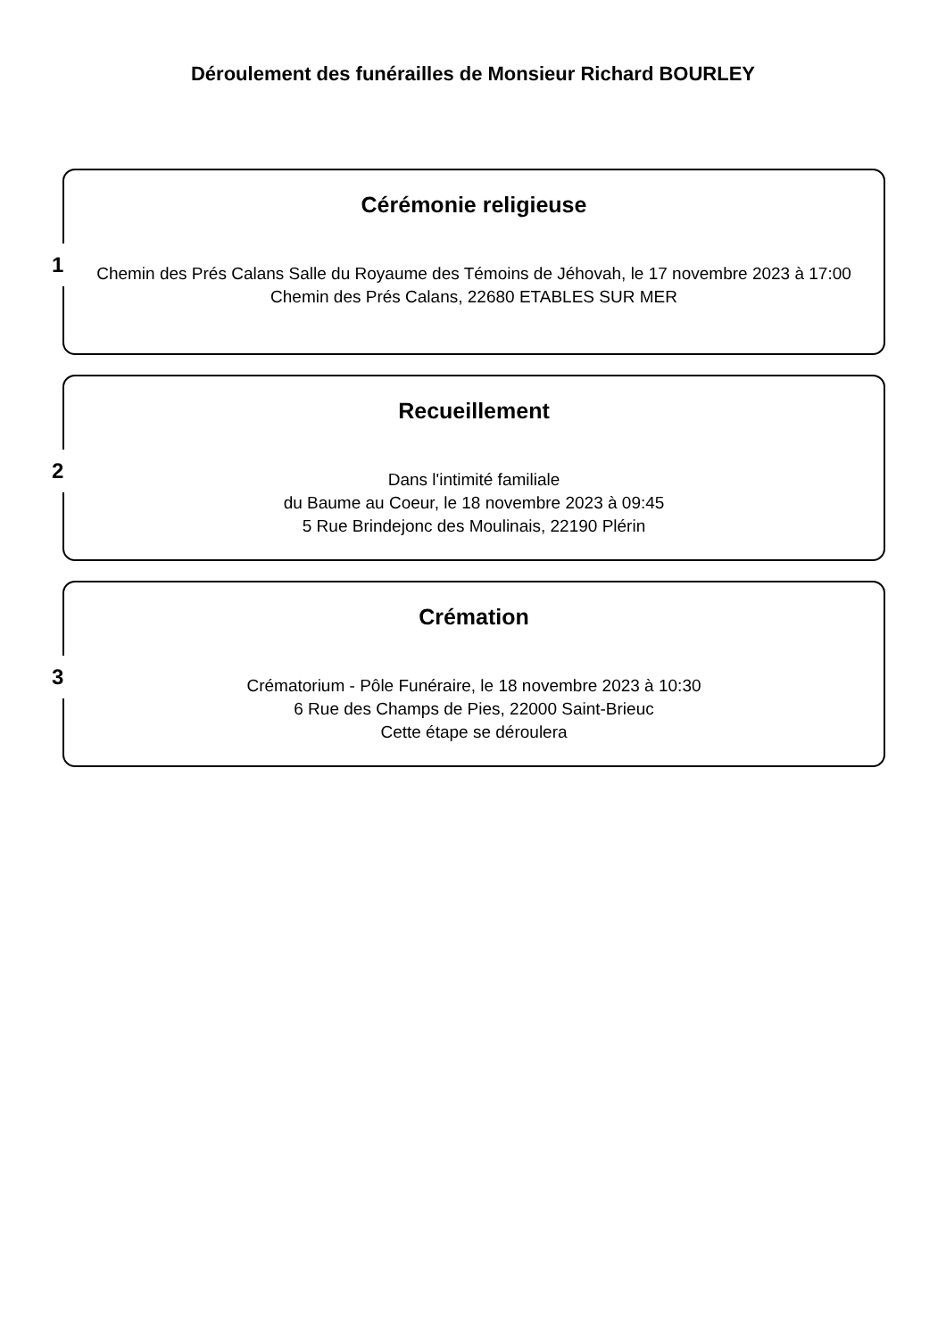Déroulement des funérailles de Monsieur Richard BOURLEY
1
Cérémonie religieuse
Chemin des Prés Calans Salle du Royaume des Témoins de Jéhovah, le 17 novembre 2023 à 17:00
Chemin des Prés Calans, 22680 ETABLES SUR MER
2
Recueillement
Dans l'intimité familiale
du Baume au Coeur, le 18 novembre 2023 à 09:45
5 Rue Brindejonc des Moulinais, 22190 Plérin
3
Crémation
Crématorium - Pôle Funéraire, le 18 novembre 2023 à 10:30
6 Rue des Champs de Pies, 22000 Saint-Brieuc
Cette étape se déroulera